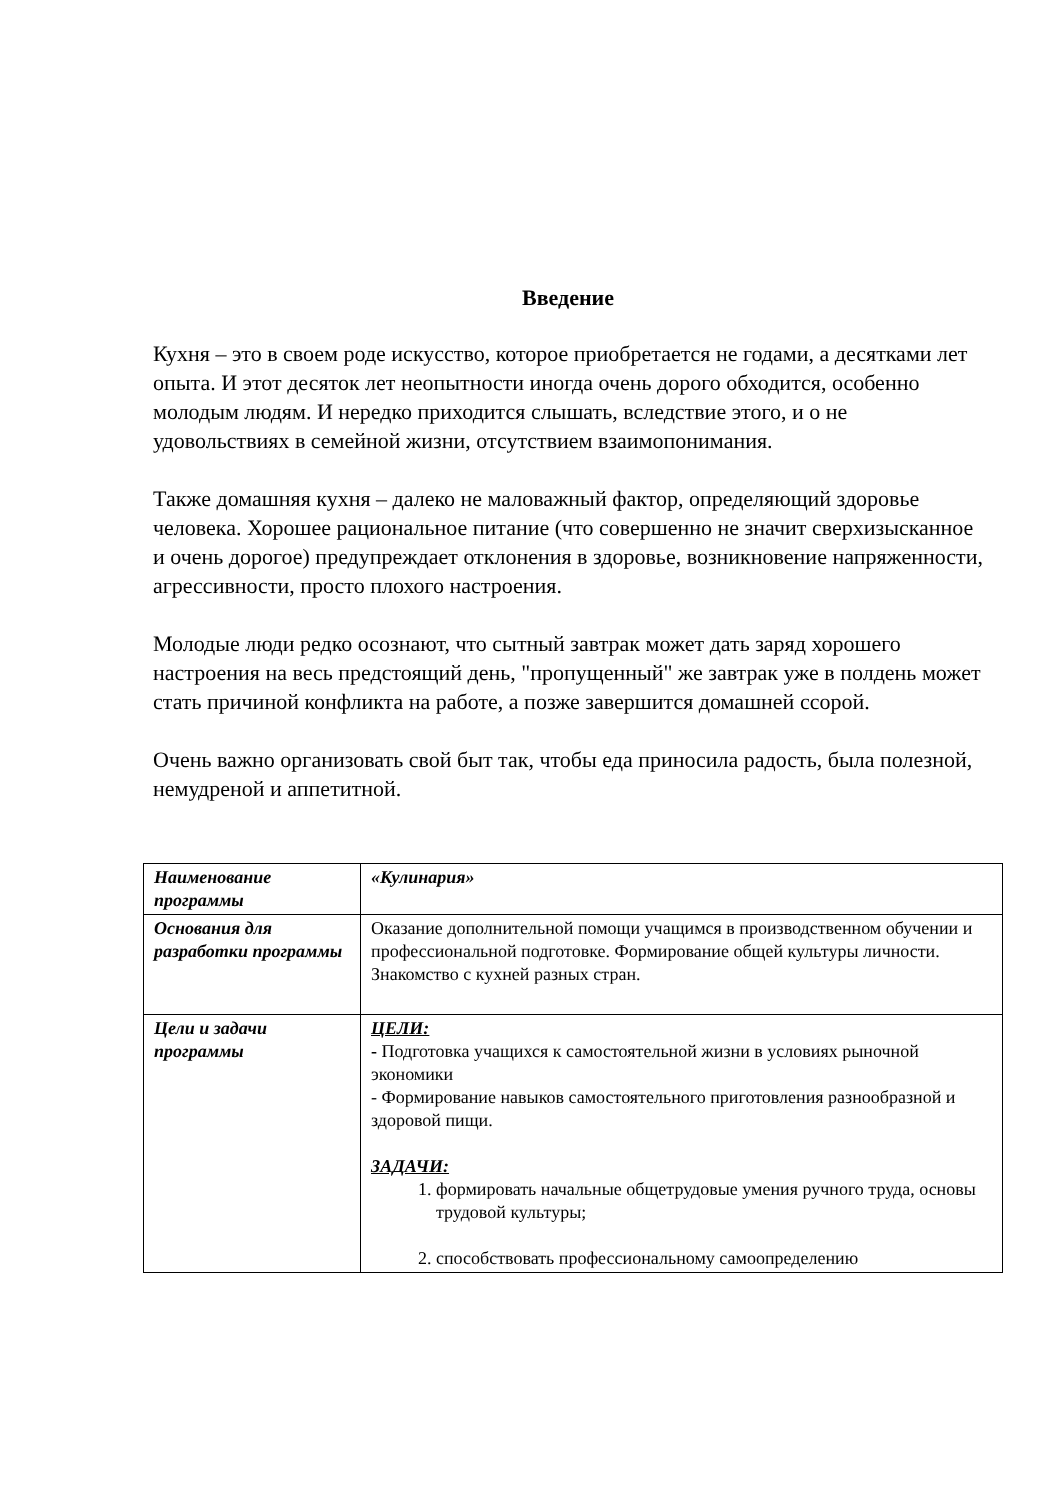Введение
Кухня – это в своем роде искусство, которое приобретается не годами, а десятками лет опыта. И этот десяток лет неопытности иногда очень дорого обходится, особенно молодым людям. И нередко приходится слышать, вследствие этого, и о не удовольствиях в семейной жизни, отсутствием взаимопонимания.
Также домашняя кухня – далеко не маловажный фактор, определяющий здоровье человека. Хорошее рациональное питание (что совершенно не значит сверхизысканное и очень дорогое) предупреждает отклонения в здоровье, возникновение напряженности, агрессивности, просто плохого настроения.
Молодые люди редко осознают, что сытный завтрак может дать заряд хорошего настроения на весь предстоящий день, "пропущенный" же завтрак уже в полдень может стать причиной конфликта на работе, а позже завершится домашней ссорой.
Очень важно организовать свой быт так, чтобы еда приносила радость, была полезной, немудреной и аппетитной.
| Наименование программы | «Кулинария» |
| Основания для разработки программы | Оказание дополнительной помощи учащимся в производственном обучении и профессиональной подготовке. Формирование общей культуры личности. Знакомство с кухней разных стран. |
| Цели и задачи программы | ЦЕЛИ: - Подготовка учащихся к самостоятельной жизни в условиях рыночной экономики - Формирование навыков самостоятельного приготовления разнообразной и здоровой пищи. ЗАДАЧИ: 1. формировать начальные общетрудовые умения ручного труда, основы трудовой культуры; 2. способствовать профессиональному самоопределению |